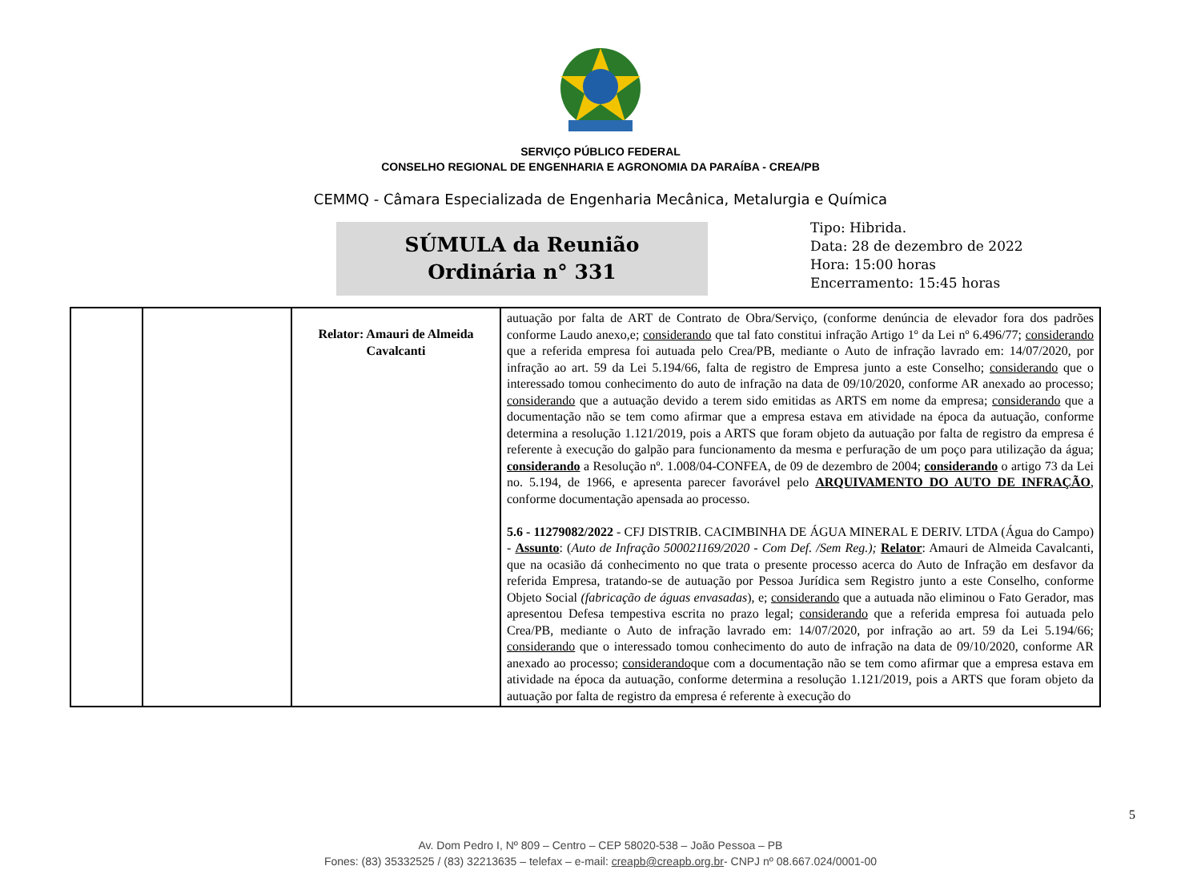SERVIÇO PÚBLICO FEDERAL
CONSELHO REGIONAL DE ENGENHARIA E AGRONOMIA DA PARAÍBA - CREA/PB
CEMMQ - Câmara Especializada de Engenharia Mecânica, Metalurgia e Química
SÚMULA da Reunião
Ordinária n° 331
Tipo: Hibrida.
Data: 28 de dezembro de 2022
Hora: 15:00 horas
Encerramento: 15:45 horas
| | | Relator: Amauri de Almeida Cavalcanti | autuação por falta de ART de Contrato de Obra/Serviço, (conforme denúncia de elevador fora dos padrões conforme Laudo anexo,e; considerando que tal fato constitui infração Artigo 1º da Lei nº 6.496/77; considerando que a referida empresa foi autuada pelo Crea/PB, mediante o Auto de infração lavrado em: 14/07/2020, por infração ao art. 59 da Lei 5.194/66, falta de registro de Empresa junto a este Conselho; considerando que o interessado tomou conhecimento do auto de infração na data de 09/10/2020, conforme AR anexado ao processo; considerando que a autuação devido a terem sido emitidas as ARTS em nome da empresa; considerando que a documentação não se tem como afirmar que a empresa estava em atividade na época da autuação, conforme determina a resolução 1.121/2019, pois a ARTS que foram objeto da autuação por falta de registro da empresa é referente à execução do galpão para funcionamento da mesma e perfuração de um poço para utilização da água; considerando a Resolução nº. 1.008/04-CONFEA, de 09 de dezembro de 2004; considerando o artigo 73 da Lei no. 5.194, de 1966, e apresenta parecer favorável pelo ARQUIVAMENTO DO AUTO DE INFRAÇÃO , conforme documentação apensada ao processo. 5.6 - 11279082/2022 - CFJ DISTRIB. CACIMBINHA DE ÁGUA MINERAL E DERIV. LTDA (Água do Campo) - Assunto : ( Auto de Infração 500021169/2020 - Com Def. /Sem Reg.); Relator : Amauri de Almeida Cavalcanti, que na ocasião dá conhecimento no que trata o presente processo acerca do Auto de Infração em desfavor da referida Empresa, tratando-se de autuação por Pessoa Jurídica sem Registro junto a este Conselho, conforme Objeto Social (fabricação de águas envasadas ), e; considerando que a autuada não eliminou o Fato Gerador, mas apresentou Defesa tempestiva escrita no prazo legal; considerando que a referida empresa foi autuada pelo Crea/PB, mediante o Auto de infração lavrado em: 14/07/2020, por infração ao art. 59 da Lei 5.194/66; considerando que o interessado tomou conhecimento do auto de infração na data de 09/10/2020, conforme AR anexado ao processo; considerando que com a documentação não se tem como afirmar que a empresa estava em atividade na época da autuação, conforme determina a resolução 1.121/2019, pois a ARTS que foram objeto da autuação por falta de registro da empresa é referente à execução do |
5
Av. Dom Pedro I, Nº 809 – Centro – CEP 58020-538 – João Pessoa – PB
Fones: (83) 35332525 / (83) 32213635 – telefax – e-mail: creapb@creapb.org.br- CNPJ nº 08.667.024/0001-00